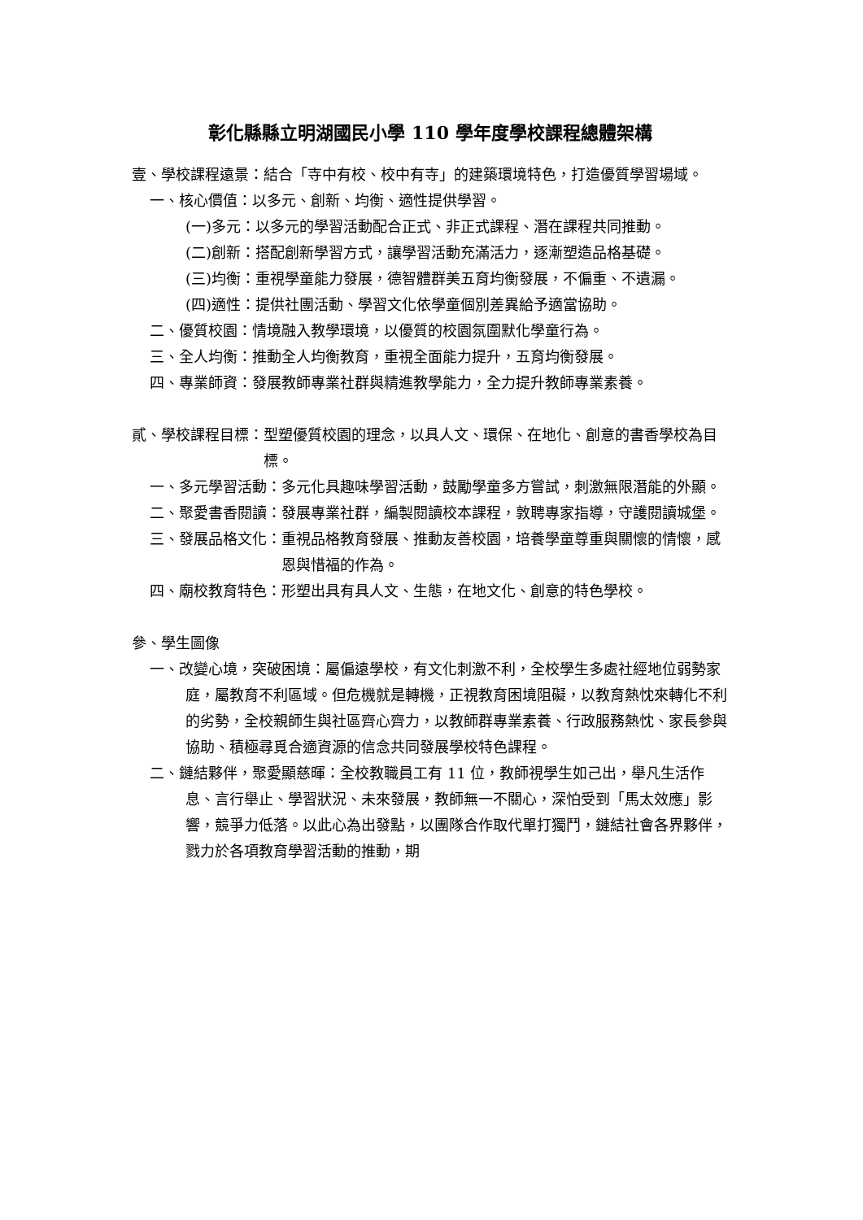彰化縣縣立明湖國民小學 110 學年度學校課程總體架構
壹、學校課程遠景： 結合「寺中有校、校中有寺」的建築環境特色，打造優質學習場域。
一、核心價值： 以多元、創新、均衡、適性提供學習。
(一)多元： 以多元的學習活動配合正式、非正式課程、潛在課程共同推動。
(二)創新： 搭配創新學習方式，讓學習活動充滿活力，逐漸塑造品格基礎。
(三)均衡： 重視學童能力發展，德智體群美五育均衡發展，不偏重、不遺漏。
(四)適性： 提供社團活動、學習文化依學童個別差異給予適當協助。
二、優質校園： 情境融入教學環境，以優質的校園氛圍默化學童行為。
三、全人均衡： 推動全人均衡教育，重視全面能力提升，五育均衡發展。
四、專業師資： 發展教師專業社群與精進教學能力，全力提升教師專業素養。
貳、學校課程目標： 型塑優質校園的理念，以具人文、環保、在地化、創意的書香學校為目標。
一、多元學習活動： 多元化具趣味學習活動，鼓勵學童多方嘗試，刺激無限潛能的外顯。
二、聚愛書香閱讀： 發展專業社群，編製閱讀校本課程，敦聘專家指導，守護閱讀城堡。
三、發展品格文化： 重視品格教育發展、推動友善校園，培養學童尊重與關懷的情懷，感恩與惜福的作為。
四、廟校教育特色： 形塑出具有具人文、生態，在地文化、創意的特色學校。
參、學生圖像
一、改變心境，突破困境：屬偏遠學校，有文化刺激不利，全校學生多處社經地位弱勢家庭，屬教育不利區域。但危機就是轉機，正視教育困境阻礙，以教育熱忱來轉化不利的劣勢，全校親師生與社區齊心齊力，以教師群專業素養、行政服務熱忱、家長參與協助、積極尋覓合適資源的信念共同發展學校特色課程。
二、鏈結夥伴，聚愛顯慈暉：全校教職員工有 11 位，教師視學生如己出，舉凡生活作息、言行舉止、學習狀況、未來發展，教師無一不關心，深怕受到「馬太效應」影響，競爭力低落。以此心為出發點，以團隊合作取代單打獨鬥，鏈結社會各界夥伴，戮力於各項教育學習活動的推動，期